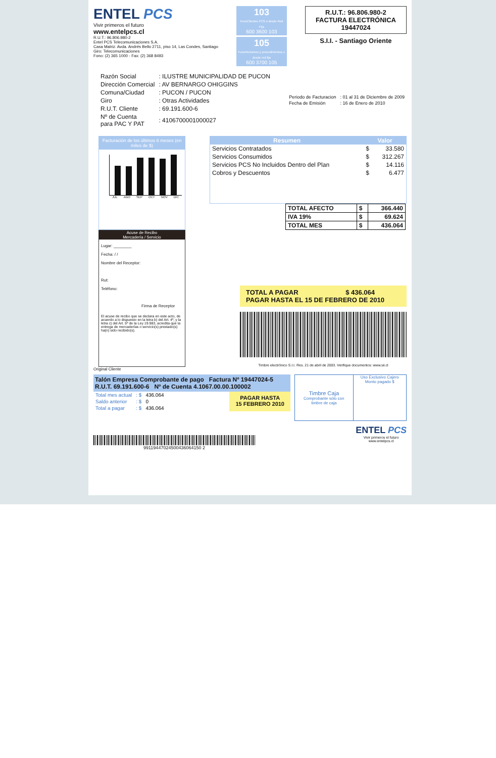ENTEL PCS
Vivir primeros el futuro
www.entelpcs.cl
R.U.T.: 96.806.980-2
Entel PCS Telecomunicaciones S.A.
Casa Matriz: Avda. Andrés Bello 2711, piso 14, Las Condes, Santiago
Giro: Telecomunicaciones
Fono: (2) 365 1000 - Fax: (2) 368 8493
103
FonoClientes PCS o desde Red Fija
600 3600 103
105
FonoReclamos y procedimientos o desde red fija
600 3700 105
R.U.T.: 96.806.980-2
FACTURA ELECTRÓNICA
19447024
S.I.I. - Santiago Oriente
| Razón Social | : ILUSTRE MUNICIPALIDAD DE PUCON |
| Dirección Comercial | : AV BERNARGO OHIGGINS |
| Comuna/Ciudad | : PUCON / PUCON |
| Giro | : Otras Actividades |
| R.U.T. Cliente | : 69.191.600-6 |
| Nº de Cuenta para PAC Y PAT | : 4106700001000027 |
| Periodo de Facturacion | : 01 al 31 de Diciembre de 2009 |
| Fecha de Emisión | : 16 de Enero de 2010 |
Facturación de los últimos 6 meses (en miles de $)
JUL AGO SEP OCT NOV DIC
| Resumen | Valor | |
| --- | --- | --- |
| Servicios Contratados | $ | 33.580 |
| Servicios Consumidos | $ | 312.267 |
| Servicios PCS No Incluidos Dentro del Plan | $ | 14.116 |
| Cobros y Descuentos | $ | 6.477 |
| TOTAL AFECTO | $ | 366.440 |
| IVA 19% | $ | 69.624 |
| TOTAL MES | $ | 436.064 |
Acuse de Recibo
Mercadería / Servicio
Lugar: ________
Fecha: / /
Nombre del Receptor:
Rut:
Teléfono:
Firma de Receptor
El acuse de recibo que se declara en este acto, de acuerdo a lo dispuesto en la letra b) del Art. 4º, y la letra c) del Art. 5º de la Ley 19.983, acredita que la entrega de mercaderías o servicio(s) prestado(s) ha(n) sido recibido(s).
TOTAL A PAGAR $ 436.064
PAGAR HASTA EL 15 DE FEBRERO DE 2010
Timbre electrónico S.I.I. Res. 21 de abril de 2003. Verifique documentos: www.sii.cl
Original Cliente
Talón Empresa Comprobante de pago Factura Nº 19447024-5
R.U.T. 69.191.600-6 Nº de Cuenta 4.1067.00.00.100002
| Total mes actual | : $ | 436.064 |
| Saldo anterior | : $ | 0 |
| Total a pagar | : $ | 436.064 |
PAGAR HASTA
15 FEBRERO 2010
Timbre Caja
Comprobante sólo con timbre de caja
Uso Exclusivo Cajero
Monto pagado $
99119447024500436064150 2
ENTEL PCS
Vivir primeros el futuro
www.entelpcs.cl